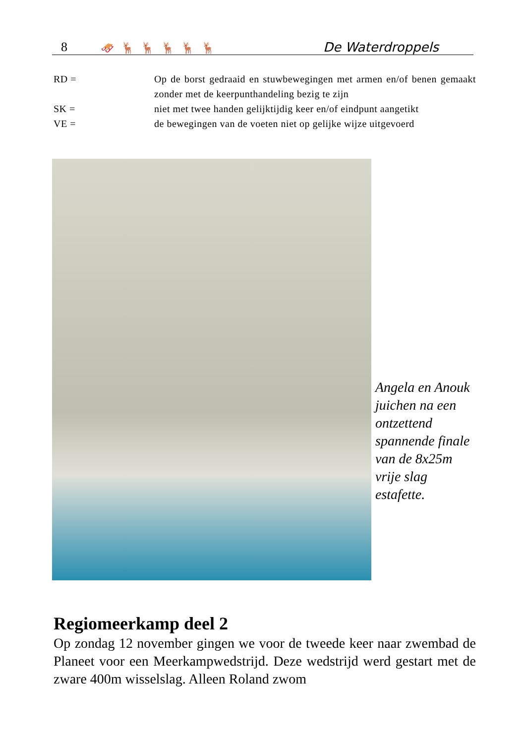8 🛷 🦌 🦌 🦌 🦌 🦌 De Waterdroppels
RD = Op de borst gedraaid en stuwbewegingen met armen en/of benen gemaakt zonder met de keerpunthandeling bezig te zijn
SK = niet met twee handen gelijktijdig keer en/of eindpunt aangetikt
VE = de bewegingen van de voeten niet op gelijke wijze uitgevoerd
Angela en Anouk juichen na een ontzettend spannende finale van de 8x25m vrije slag estafette.
Regiomeerkamp deel 2
Op zondag 12 november gingen we voor de tweede keer naar zwembad de Planeet voor een Meerkampwedstrijd. Deze wedstrijd werd gestart met de zware 400m wisselslag. Alleen Roland zwom